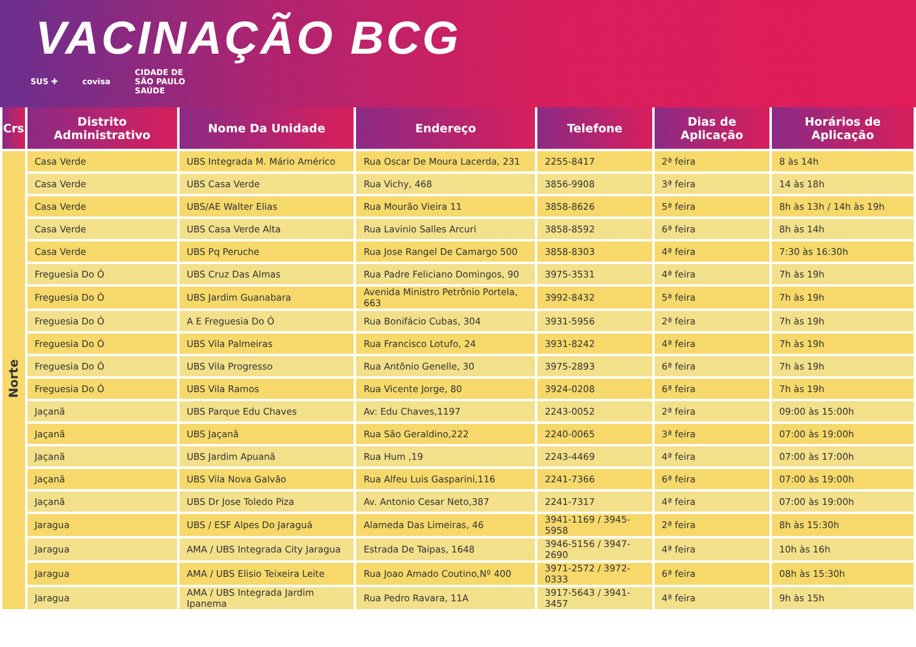VACINAÇÃO BCG
SUS ✚ covisa CIDADE DE
SÃO PAULO
SAÚDE
| Crs | Distrito Administrativo | Nome Da Unidade | Endereço | Telefone | Dias de Aplicação | Horários de Aplicação |
| --- | --- | --- | --- | --- | --- | --- |
| Norte | Casa Verde | UBS Integrada M. Mário Américo | Rua Oscar De Moura Lacerda, 231 | 2255-8417 | 2ª feira | 8 às 14h |
| | Casa Verde | UBS Casa Verde | Rua Vichy, 468 | 3856-9908 | 3ª feira | 14 às 18h |
| | Casa Verde | UBS/AE Walter Elias | Rua Mourão Vieira 11 | 3858-8626 | 5ª feira | 8h às 13h / 14h às 19h |
| | Casa Verde | UBS Casa Verde Alta | Rua Lavinio Salles Arcuri | 3858-8592 | 6ª feira | 8h às 14h |
| | Casa Verde | UBS Pq Peruche | Rua Jose Rangel De Camargo 500 | 3858-8303 | 4ª feira | 7:30 às 16:30h |
| | Freguesia Do Ó | UBS Cruz Das Almas | Rua Padre Feliciano Domingos, 90 | 3975-3531 | 4ª feira | 7h às 19h |
| | Freguesia Do Ó | UBS Jardim Guanabara | Avenida Ministro Petrônio Portela, 663 | 3992-8432 | 5ª feira | 7h às 19h |
| | Freguesia Do Ó | A E Freguesia Do Ó | Rua Bonifácio Cubas, 304 | 3931-5956 | 2ª feira | 7h às 19h |
| | Freguesia Do Ó | UBS Vila Palmeiras | Rua Francisco Lotufo, 24 | 3931-8242 | 4ª feira | 7h às 19h |
| | Freguesia Do Ó | UBS Vila Progresso | Rua Antônio Genelle, 30 | 3975-2893 | 6ª feira | 7h às 19h |
| | Freguesia Do Ó | UBS Vila Ramos | Rua Vicente Jorge, 80 | 3924-0208 | 6ª feira | 7h às 19h |
| | Jaçanã | UBS Parque Edu Chaves | Av: Edu Chaves,1197 | 2243-0052 | 2ª feira | 09:00 às 15:00h |
| | Jaçanã | UBS Jaçanã | Rua São Geraldino,222 | 2240-0065 | 3ª feira | 07:00 às 19:00h |
| | Jaçanã | UBS Jardim Apuanã | Rua Hum ,19 | 2243-4469 | 4ª feira | 07:00 às 17:00h |
| | Jaçanã | UBS Vila Nova Galvão | Rua Alfeu Luis Gasparini,116 | 2241-7366 | 6ª feira | 07:00 às 19:00h |
| | Jaçanã | UBS Dr Jose Toledo Piza | Av. Antonio Cesar Neto,387 | 2241-7317 | 4ª feira | 07:00 às 19:00h |
| | Jaragua | UBS / ESF Alpes Do Jaraguá | Alameda Das Limeiras, 46 | 3941-1169 / 3945-5958 | 2ª feira | 8h às 15:30h |
| | Jaragua | AMA / UBS Integrada City Jaragua | Estrada De Taipas, 1648 | 3946-5156 / 3947-2690 | 4ª feira | 10h às 16h |
| | Jaragua | AMA / UBS Elisio Teixeira Leite | Rua Joao Amado Coutino,Nº 400 | 3971-2572 / 3972-0333 | 6ª feira | 08h às 15:30h |
| | Jaragua | AMA / UBS Integrada Jardim Ipanema | Rua Pedro Ravara, 11A | 3917-5643 / 3941-3457 | 4ª feira | 9h às 15h |